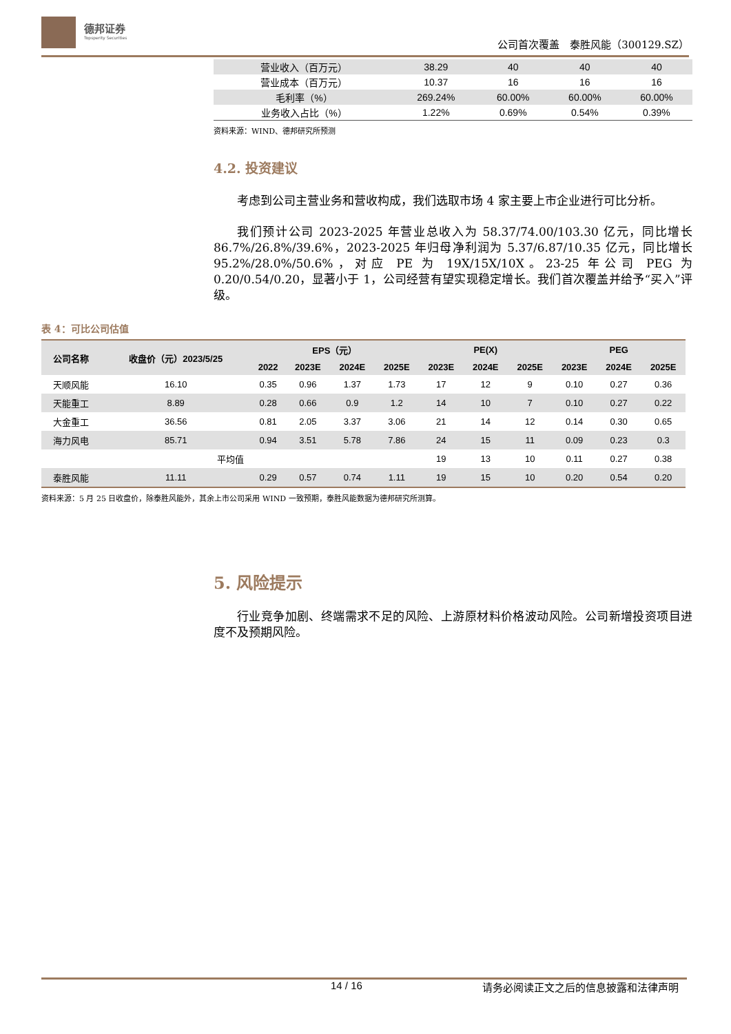德邦证券
Topsperity Securities
公司首次覆盖　泰胜风能（300129.SZ）
| 营业收入（百万元） | 38.29 | 40 | 40 | 40 |
| 营业成本（百万元） | 10.37 | 16 | 16 | 16 |
| 毛利率（%） | 269.24% | 60.00% | 60.00% | 60.00% |
| 业务收入占比（%） | 1.22% | 0.69% | 0.54% | 0.39% |
资料来源：WIND、德邦研究所预测
4.2. 投资建议
考虑到公司主营业务和营收构成，我们选取市场 4 家主要上市企业进行可比分析。
我们预计公司 2023-2025 年营业总收入为 58.37/74.00/103.30 亿元，同比增长 86.7%/26.8%/39.6%，2023-2025 年归母净利润为 5.37/6.87/10.35 亿元，同比增长 95.2%/28.0%/50.6%，对应 PE 为 19X/15X/10X。23-25 年公司 PEG 为 0.20/0.54/0.20，显著小于 1，公司经营有望实现稳定增长。我们首次覆盖并给予“买入”评级。
表 4：可比公司估值
| 公司名称 | 收盘价（元）2023/5/25 | EPS（元） | | | | PE(X) | | | PEG | | |
| --- | --- | --- | --- | --- | --- | --- | --- | --- | --- | --- | --- |
| | | 2022 | 2023E | 2024E | 2025E | 2023E | 2024E | 2025E | 2023E | 2024E | 2025E |
| 天顺风能 | 16.10 | 0.35 | 0.96 | 1.37 | 1.73 | 17 | 12 | 9 | 0.10 | 0.27 | 0.36 |
| 天能重工 | 8.89 | 0.28 | 0.66 | 0.9 | 1.2 | 14 | 10 | 7 | 0.10 | 0.27 | 0.22 |
| 大金重工 | 36.56 | 0.81 | 2.05 | 3.37 | 3.06 | 21 | 14 | 12 | 0.14 | 0.30 | 0.65 |
| 海力风电 | 85.71 | 0.94 | 3.51 | 5.78 | 7.86 | 24 | 15 | 11 | 0.09 | 0.23 | 0.3 |
| 平均值 | | | | | | 19 | 13 | 10 | 0.11 | 0.27 | 0.38 |
| 泰胜风能 | 11.11 | 0.29 | 0.57 | 0.74 | 1.11 | 19 | 15 | 10 | 0.20 | 0.54 | 0.20 |
资料来源：5 月 25 日收盘价，除泰胜风能外，其余上市公司采用 WIND 一致预期，泰胜风能数据为德邦研究所测算。
5. 风险提示
行业竞争加剧、终端需求不足的风险、上游原材料价格波动风险。公司新增投资项目进度不及预期风险。
14 / 16 请务必阅读正文之后的信息披露和法律声明